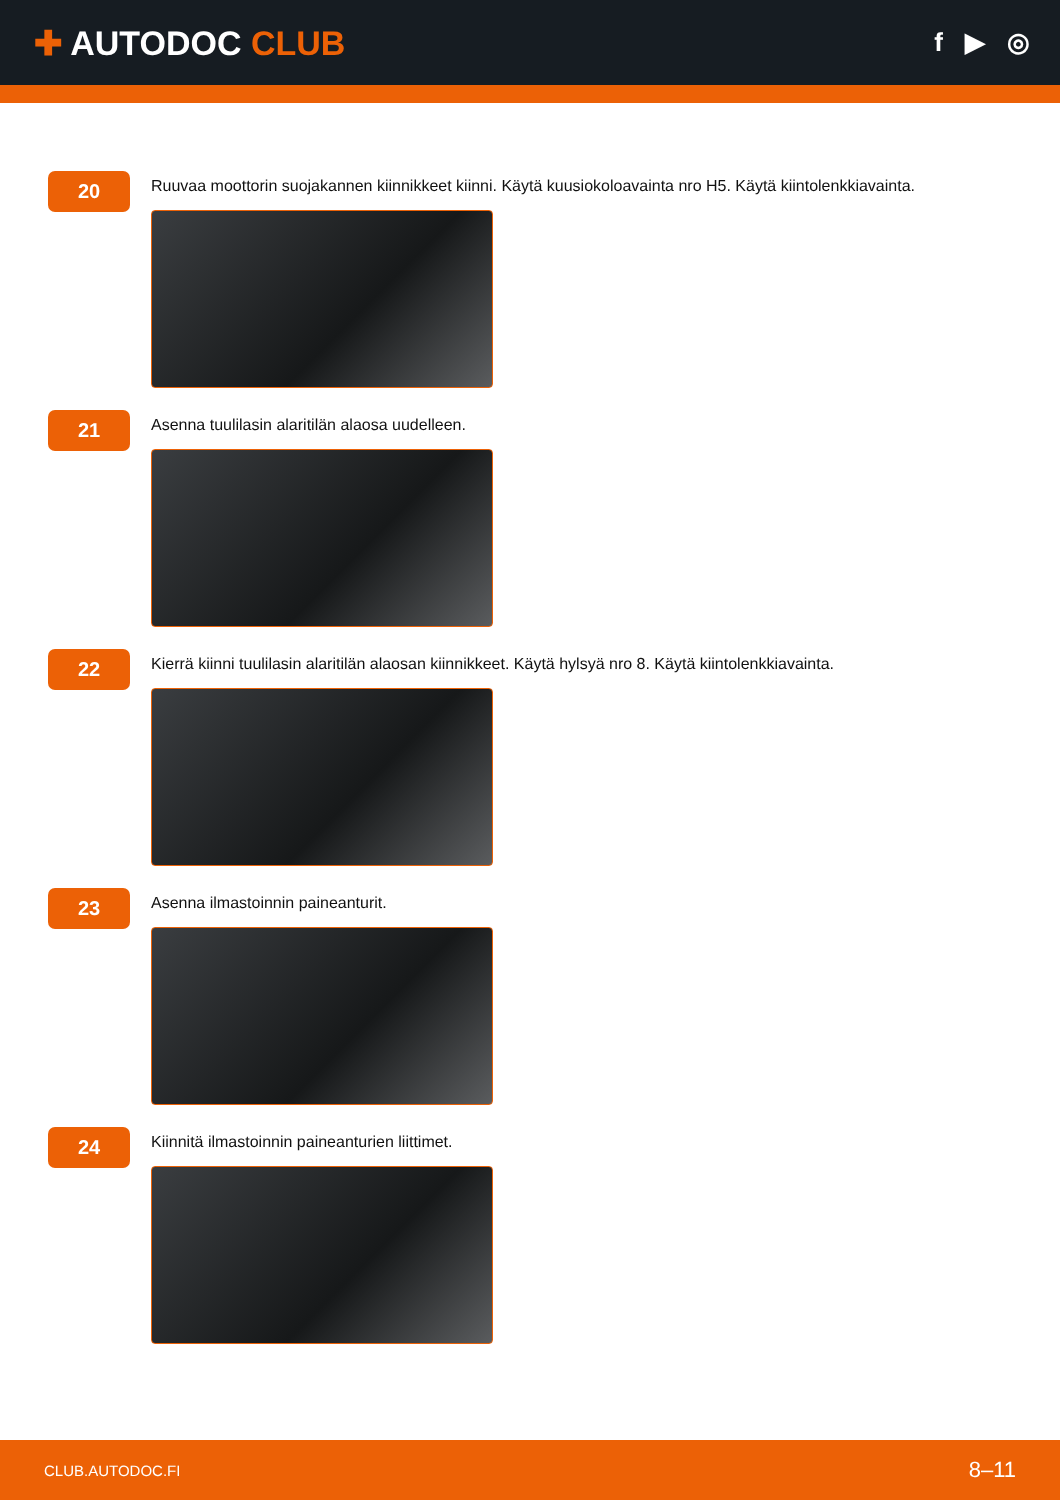✚ AUTODOC CLUB
f ▶ ◎
20
Ruuvaa moottorin suojakannen kiinnikkeet kiinni. Käytä kuusiokoloavainta nro H5. Käytä kiintolenkkiavainta.
21
Asenna tuulilasin alaritilän alaosa uudelleen.
22
Kierrä kiinni tuulilasin alaritilän alaosan kiinnikkeet. Käytä hylsyä nro 8. Käytä kiintolenkkiavainta.
23
Asenna ilmastoinnin paineanturit.
24
Kiinnitä ilmastoinnin paineanturien liittimet.
CLUB.AUTODOC.FI 8–11